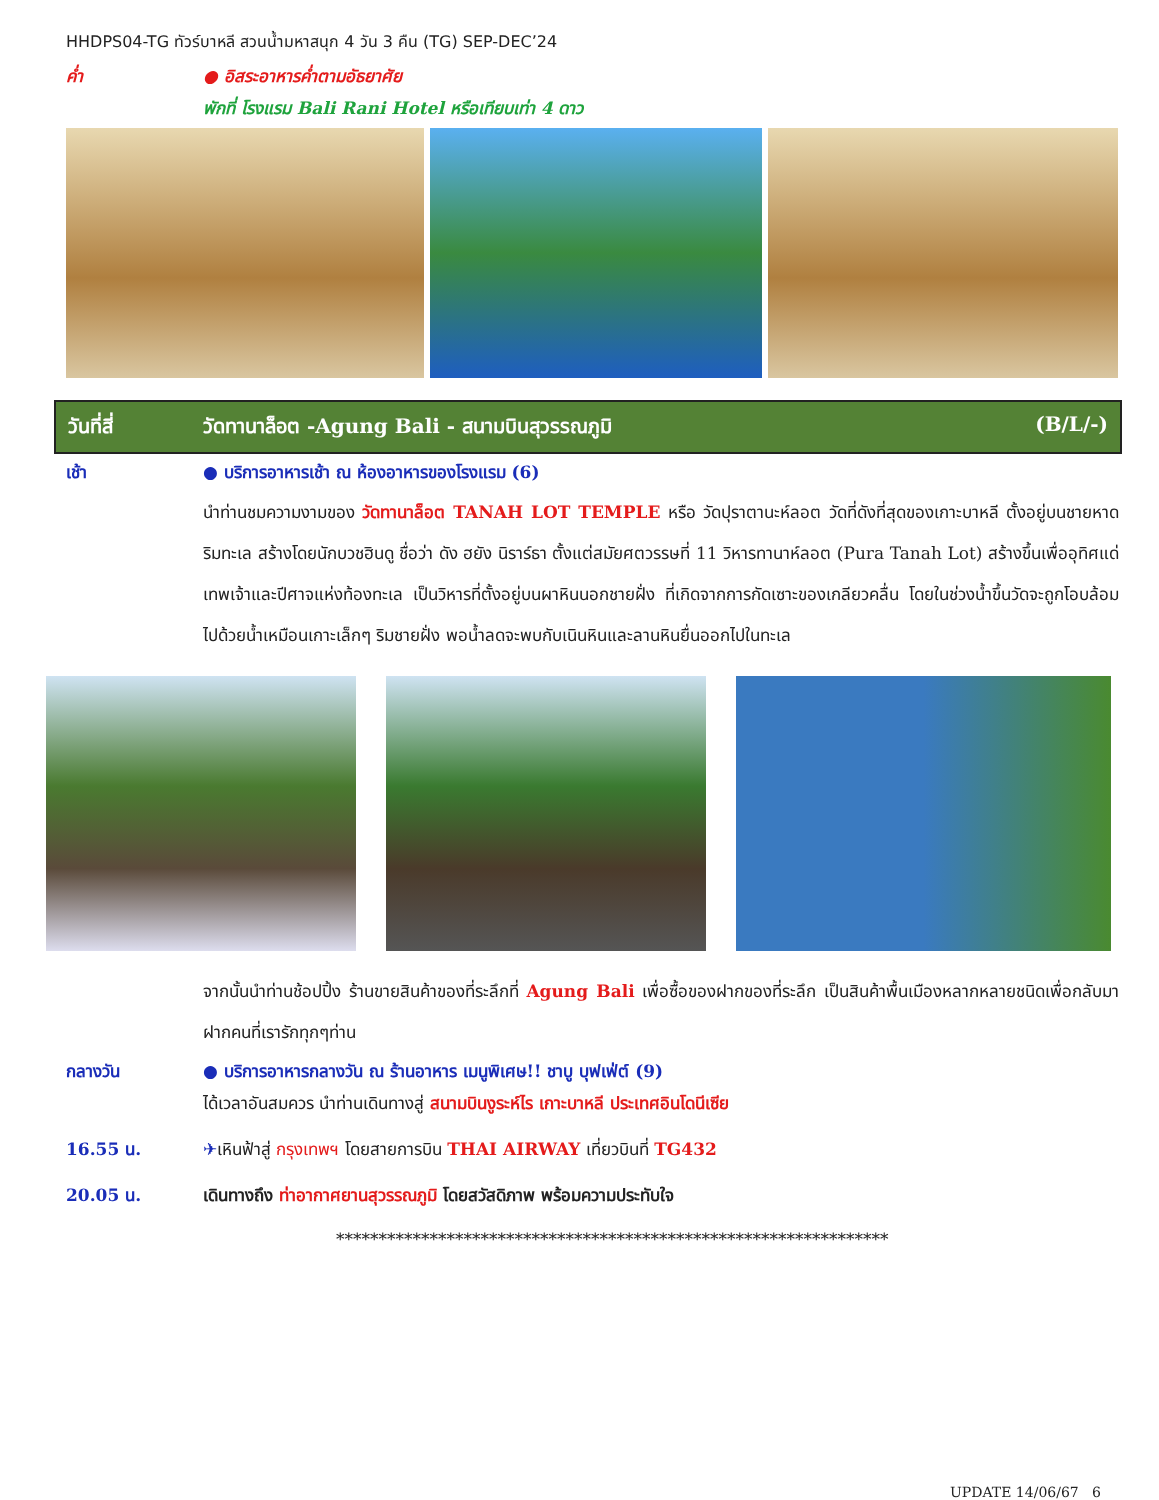HHDPS04-TG ทัวร์บาหลี สวนน้ำมหาสนุก 4 วัน 3 คืน (TG) SEP-DEC’24
ค่ำ ● อิสระอาหารค่ำตามอัธยาศัย
พักที่ โรงแรม Bali Rani Hotel หรือเทียบเท่า 4 ดาว
วันที่สี่ วัดทานาล็อต -Agung Bali - สนามบินสุวรรณภูมิ (B/L/-)
เช้า ● บริการอาหารเช้า ณ ห้องอาหารของโรงแรม (6)
นำท่านชมความงามของ วัดทานาล็อต TANAH LOT TEMPLE หรือ วัดปุราตานะห์ลอต วัดที่ดังที่สุดของเกาะบาหลี ตั้งอยู่บนชายหาดริมทะเล สร้างโดยนักบวชฮินดู ชื่อว่า ดัง ฮยัง นิราร์ธา ตั้งแต่สมัยศตวรรษที่ 11 วิหารทานาห์ลอต (Pura Tanah Lot) สร้างขึ้นเพื่ออุทิศแด่เทพเจ้าและปีศาจแห่งท้องทะเล เป็นวิหารที่ตั้งอยู่บนผาหินนอกชายฝั่ง ที่เกิดจากการกัดเซาะของเกลียวคลื่น โดยในช่วงน้ำขึ้นวัดจะถูกโอบล้อมไปด้วยน้ำเหมือนเกาะเล็กๆ ริมชายฝั่ง พอน้ำลดจะพบกับเนินหินและลานหินยื่นออกไปในทะเล
จากนั้นนำท่านช้อปปิ้ง ร้านขายสินค้าของที่ระลึกที่ Agung Bali เพื่อซื้อของฝากของที่ระลึก เป็นสินค้าพื้นเมืองหลากหลายชนิดเพื่อกลับมาฝากคนที่เรารักทุกๆท่าน
กลางวัน ● บริการอาหารกลางวัน ณ ร้านอาหาร เมนูพิเศษ!! ชาบู บุฟเฟ่ต์ (9)
ได้เวลาอันสมควร นำท่านเดินทางสู่ สนามบินงูระห์ไร เกาะบาหลี ประเทศอินโดนีเซีย
16.55 น. ✈เหินฟ้าสู่ กรุงเทพฯ โดยสายการบิน THAI AIRWAY เที่ยวบินที่ TG432
20.05 น. เดินทางถึง ท่าอากาศยานสุวรรณภูมิ โดยสวัสดิภาพ พร้อมความประทับใจ
*****************************************************************
UPDATE 14/06/67 6